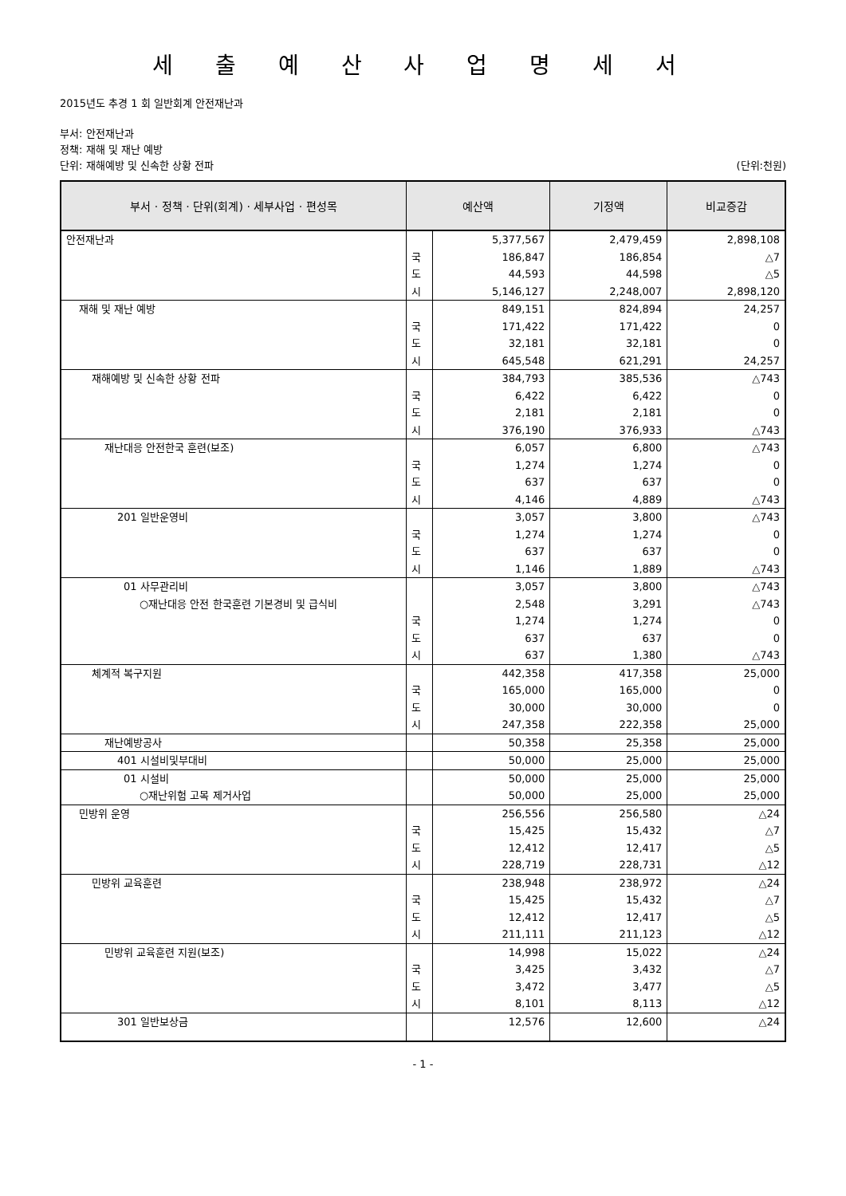세 출 예 산 사 업 명 세 서
2015년도 추경 1 회 일반회계 안전재난과
부서: 안전재난과
정책: 재해 및 재난 예방
단위: 재해예방 및 신속한 상황 전파 (단위:천원)
| 부서 · 정책 · 단위(회계) · 세부사업 · 편성목 | 예산액 | | 기정액 | 비교증감 |
| --- | --- | --- | --- | --- |
| 안전재난과 | | 5,377,567 | 2,479,459 | 2,898,108 |
| | 국 | 186,847 | 186,854 | △7 |
| | 도 | 44,593 | 44,598 | △5 |
| | 시 | 5,146,127 | 2,248,007 | 2,898,120 |
| 재해 및 재난 예방 | | 849,151 | 824,894 | 24,257 |
| | 국 | 171,422 | 171,422 | 0 |
| | 도 | 32,181 | 32,181 | 0 |
| | 시 | 645,548 | 621,291 | 24,257 |
| 재해예방 및 신속한 상황 전파 | | 384,793 | 385,536 | △743 |
| | 국 | 6,422 | 6,422 | 0 |
| | 도 | 2,181 | 2,181 | 0 |
| | 시 | 376,190 | 376,933 | △743 |
| 재난대응 안전한국 훈련(보조) | | 6,057 | 6,800 | △743 |
| | 국 | 1,274 | 1,274 | 0 |
| | 도 | 637 | 637 | 0 |
| | 시 | 4,146 | 4,889 | △743 |
| 201 일반운영비 | | 3,057 | 3,800 | △743 |
| | 국 | 1,274 | 1,274 | 0 |
| | 도 | 637 | 637 | 0 |
| | 시 | 1,146 | 1,889 | △743 |
| 01 사무관리비 | | 3,057 | 3,800 | △743 |
| ○재난대응 안전 한국훈련 기본경비 및 급식비 | | 2,548 | 3,291 | △743 |
| | 국 | 1,274 | 1,274 | 0 |
| | 도 | 637 | 637 | 0 |
| | 시 | 637 | 1,380 | △743 |
| 체계적 복구지원 | | 442,358 | 417,358 | 25,000 |
| | 국 | 165,000 | 165,000 | 0 |
| | 도 | 30,000 | 30,000 | 0 |
| | 시 | 247,358 | 222,358 | 25,000 |
| 재난예방공사 | | 50,358 | 25,358 | 25,000 |
| 401 시설비및부대비 | | 50,000 | 25,000 | 25,000 |
| 01 시설비 | | 50,000 | 25,000 | 25,000 |
| ○재난위험 고목 제거사업 | | 50,000 | 25,000 | 25,000 |
| 민방위 운영 | | 256,556 | 256,580 | △24 |
| | 국 | 15,425 | 15,432 | △7 |
| | 도 | 12,412 | 12,417 | △5 |
| | 시 | 228,719 | 228,731 | △12 |
| 민방위 교육훈련 | | 238,948 | 238,972 | △24 |
| | 국 | 15,425 | 15,432 | △7 |
| | 도 | 12,412 | 12,417 | △5 |
| | 시 | 211,111 | 211,123 | △12 |
| 민방위 교육훈련 지원(보조) | | 14,998 | 15,022 | △24 |
| | 국 | 3,425 | 3,432 | △7 |
| | 도 | 3,472 | 3,477 | △5 |
| | 시 | 8,101 | 8,113 | △12 |
| 301 일반보상금 | | 12,576 | 12,600 | △24 |
- 1 -